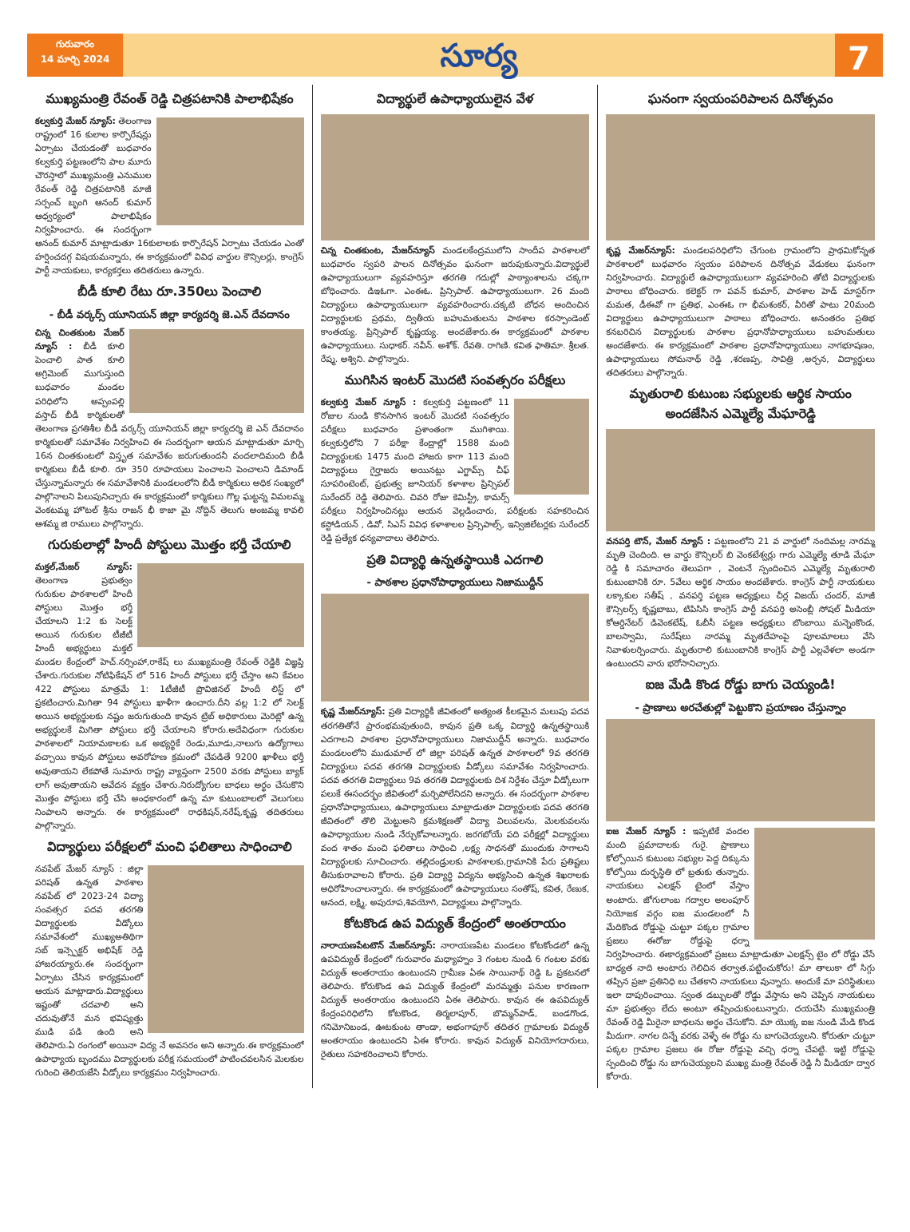గురువారం
14 మార్చి 2024
సూర్య
7
ముఖ్యమంత్రి రేవంత్ రెడ్డి చిత్రపటానికి పాలాభిషేకం
కల్వకుర్తి మేజర్ న్యూస్: తెలంగాణ రాష్ట్రంలో 16 కులాల కార్పొరేషన్లు ఏర్పాటు చేయడంతో బుధవారం కల్వకుర్తి పట్టణంలోని పాల మూరు చౌరస్తాలో ముఖ్యమంత్రి ఎనుముల రేవంత్ రెడ్డి చిత్రపటానికి మాజీ సర్పంచ్ బృంగి ఆనంద్ కుమార్ ఆధ్వర్యంలో పాలాభిషేకం నిర్వహించారు. ఈ సందర్భంగా ఆనంద్ కుమార్ మాట్లాడుతూ 16కులాలకు కార్పొరేషన్ ఏర్పాటు చేయడం ఎంతో హర్షించదగ్గ విషయమన్నారు, ఈ కార్యక్రమంలో వివిధ వార్డుల కౌన్సిలర్లు, కాంగ్రెస్ పార్టీ నాయకులు, కార్యకర్తలు తదితరులు ఉన్నారు.
బీడీ కూలి రేటు రూ.350లు పెంచాలి
- బీడీ వర్కర్స్ యూనియన్ జిల్లా కార్యదర్శి జె.ఎన్ దేవదానం
చిన్న చింతకుంట మేజర్ న్యూస్ : బీడీ కూలి పెంచాలి పాత కూలి అగ్రిమెంట్ ముగుస్తుంది బుధవారం మండల పరిధిలోని అప్పంపల్లి వస్తాద్ బీడీ కార్మికులతో తెలంగాణ ప్రగతిశీల బీడీ వర్కర్స్ యూనియన్ జిల్లా కార్యదర్శి జె ఎన్ దేవదానం కార్మికులతో సమావేశం నిర్వహించి ఈ సందర్భంగా ఆయన మాట్లాడుతూ మార్చి 16న చింతకుంటలో విస్తృత సమావేశం జరుగుతుందనీ వందలాదిమంది బీడీ కార్మికులు బీడీ కూలి. రూ 350 రూపాయలు పెంచాలని పెంచాలని డిమాండ్ చేస్తున్నామన్నారు ఈ సమావేశానికి మండలంలోని బీడీ కార్మికులు అధిక సంఖ్యలో పాల్గొనాలని పిలుపునిచ్చారు ఈ కార్యక్రమంలో కార్మికులు గొల్ల ఘట్టన్న విమలమ్మ వెంకటమ్మ హొటల్ శ్రీను రాజన్ భీ కాజా మై నోద్దిన్ తెలుగు అంజమ్మ కావలి ఆశమ్మ జి రాములు పాల్గొన్నారు.
గురుకులాల్లో హిందీ పోస్టులు మొత్తం భర్తీ చేయాలి
మక్తల్,మేజర్ న్యూస్: తెలంగాణ ప్రభుత్వం గురుకుల పాఠశాలలో హిందీ పోస్టులు మొత్తం భర్తీ చేయాలని 1:2 కు సెలక్ట్ అయిన గురుకుల టీజీటీ హిందీ అభ్యర్థులు మక్తల్ మండల కేంద్రంలో హెచ్.నర్సింహా,రాకేష్ లు ముఖ్యమంత్రి రేవంత్ రెడ్డికి విజ్ఞప్తి చేశారు.గురుకుల నోటిఫికేషన్ లో 516 హిందీ పోస్టులు భర్తీ చేస్తాం అని కేవలం 422 పోస్టులు మాత్రమే 1: 1టీజీటీ ప్రొవిజినల్ హిందీ లిస్ట్ లో ప్రకటించారు.మిగితా 94 పోస్టులు ఖాళీగా ఉంచారు.దీని వల్ల 1:2 లో సెలక్ట్ అయిన అభ్యర్థులకు నష్టం జరుగుతుంది కావున ట్రిబ్ అధికారులు మెరిట్లో ఉన్న అభ్యర్థులకే మిగితా పోస్టులు భర్తీ చేయాలని కోరారు.అదేవిధంగా గురుకుల పాఠశాలలో నియామకాలకు ఒక అభ్యర్థికే రెండు,మూడు,నాలుగు ఉద్యోగాలు వచ్చాయి కావున పోస్టులు అవరోహణ క్రమంలో చేపడితే 9200 ఖాళీలు భర్తీ అవుతాయని లేకపోతే సుమారు రాష్ట్ర వ్యాప్తంగా 2500 వరకు పోస్టులు బ్యాక్ లాగ్ అవుతాయని ఆవేదన వ్యక్తం చేశారు.నిరుద్యోగుల బాధలు అర్థం చేసుకొని మొత్తం పోస్టులు భర్తీ చేసి అంధకారంలో ఉన్న మా కుటుంబాలలో వెలుగులు నింపాలని అన్నారు. ఈ కార్యక్రమంలో రాధకిషన్,నరేష్,కృష్ణ తదితరులు పాల్గొన్నారు.
విద్యార్థులు పరీక్షలలో మంచి ఫలితాలు సాధించాలి
నవపేట్ మేజర్ న్యూస్ : జిల్లా పరిషత్ ఉన్నత పాఠశాల నవపేట్ లో 2023-24 విద్యా సంవత్సర పదవ తరగతి విద్యార్థులకు వీడ్కోలు సమావేశంలో ముఖ్యఅతిథిగా సబ్ ఇన్స్పెక్టర్ అభిషేక్ రెడ్డి హాజరయ్యారు.ఈ సందర్భంగా ఏర్పాటు చేసిన కార్యక్రమంలో ఆయన మాట్లాడారు.విద్యార్థులు ఇష్టంతో చదవాలి అని చదువుతోనే మన భవిష్యత్తు ముడి పడి ఉంది అని తెలిపారు.ఏ రంగంలో అయినా విద్య నే అవసరం అని అన్నారు.ఈ కార్యక్రమంలో ఉపాధ్యాయ బృందము విద్యార్థులకు పరీక్ష సమయంలో పాటించవలసిన మెలకుల గురించి తెలియజేసి వీడ్కోలు కార్యక్రమం నిర్వహించారు.
విద్యార్థులే ఉపాధ్యాయులైన వేళ
చిన్న చింతకుంట, మేజర్‌న్యూస్ మండలకేంద్రములోని సాందీప పాఠశాలలో బుధవారం స్వపరి పాలన దినోత్సవం ఘనంగా జరుపుకున్నారు.విద్యార్థులే ఉపాధ్యాయులుగా వ్యవహరిస్తూ తరగతి గదుల్లో పాఠ్యాంశాలను చక్కగా బోధించారు. డిఇఓగా. ఎంఈఓ. ప్రిన్సిపాల్. ఉపాధ్యాయులుగా. 26 మంది విద్యార్థులు ఉపాధ్యాయులుగా వ్యవహరించారు.చక్కటి బోధన అందించిన విద్యార్థులకు ప్రథమ, ద్వితీయ బహుమతులను పాఠశాల కరస్పాండెంట్ కాంతయ్య. ప్రిన్సిపాల్ కృష్ణయ్య. అందజేశారు.ఈ కార్యక్రమంలో పాఠశాల ఉపాధ్యాయులు. సుధాకర్. నవీన్. అశోక్. రేవతి. రాగిణి. కవిత ఫాతిమా. శ్రీలత. రేష్మ. అశ్విని. పాల్గొన్నారు.
ముగిసిన ఇంటర్ మొదటి సంవత్సరం పరీక్షలు
కల్వకుర్తి మేజర్ న్యూస్ : కల్వకుర్తి పట్టణంలో 11 రోజుల నుండి కొనసాగిన ఇంటర్ మొదటి సంవత్సరం పరీక్షలు బుధవారం ప్రశాంతంగా ముగిశాయి. కల్వకుర్తిలోని 7 పరీక్షా కేంద్రాల్లో 1588 మంది విద్యార్థులకు 1475 మంది హాజరు కాగా 113 మంది విద్యార్థులు గైర్హాజరు అయినట్లు ఎగ్జామ్స్ చీఫ్ సూపరింటెంట్, ప్రభుత్వ జూనియర్ కళాశాల ప్రిన్సిపల్ సురేందర్ రెడ్డి తెలిపారు. చివరి రోజు కెమిస్ట్రీ, కామర్స్ పరీక్షలు నిర్వహించినట్లు ఆయన వెల్లడించారు, పరీక్షలకు సహకరించిన కస్టోడియన్ , డివో, సిఎస్ వివిధ కళాశాలల ప్రిన్సిపాల్స్, ఇన్విజిలేటర్లకు సురేందర్ రెడ్డి ప్రత్యేక ధన్యవాదాలు తెలిపారు.
ప్రతి విద్యార్థి ఉన్నతస్థాయికి ఎదగాలి
- పాఠశాల ప్రధానోపాధ్యాయులు నిజాముద్దీన్
కృష్ణ మేజర్‌న్యూస్: ప్రతి విద్యార్థికీ జీవితంలో అత్యంత కీలకమైన మలుపు పదవ తరగతితోనే ప్రారంభమవుతుంది, కావున ప్రతి ఒక్క విద్యార్థి ఉన్నతస్థాయికి ఎదగాలని పాఠశాల ప్రధానోపాధ్యాయులు నిజాముద్దీన్ అన్నారు. బుధవారం మండలంలోని ముడుమాల్ లో జిల్లా పరిషత్ ఉన్నత పాఠశాలలో 9వ తరగతి విద్యార్థులు పదవ తరగతి విద్యార్థులకు వీడ్కోలు సమావేశం నిర్వహించారు. పదవ తరగతి విద్యార్థులు 9వ తరగతి విద్యార్థులకు దిశ నిర్దేశం చేస్తూ వీడ్కోలుగా పలుకే ఈసందర్భం జీవితంలో మర్చిపోలేనిదని అన్నారు. ఈ సందర్భంగా పాఠశాల ప్రధానోపాధ్యాయులు, ఉపాధ్యాయులు మాట్లాడుతూ విద్యార్థులకు పదవ తరగతి జీవితంలో తొలి మెట్టుఅని క్రమశిక్షణతో విద్యా విలువలను, మెలకువలను ఉపాధ్యాయుల నుండి నేర్చుకోవాలన్నారు. జరగబోయే పది పరీక్షల్లో విద్యార్థులు వంద శాతం మంచి ఫలితాలు సాధించి ,లక్ష్య సాధనతో ముందుకు సాగాలని విద్యార్థులకు సూచించారు. తల్లిదండ్రులకు పాఠశాలకు,గ్రామానికి పేరు ప్రతిష్టలు తీసుకురావాలని కోరారు. ప్రతి విద్యార్థి విద్యను అభ్యసించి ఉన్నత శిఖరాలకు అధిరోహించాలన్నారు. ఈ కార్యక్రమంలో ఉపాధ్యాయులు సంతోష్, కవిత, రేణుక, ఆనంద, లక్ష్మి, అపురూప,శివయోగి, విద్యార్థులు పాల్గొన్నారు.
కోటకొండ ఉప విద్యుత్ కేంద్రంలో అంతరాయం
నారాయణపేటటౌన్ మేజర్‌న్యూస్: నారాయణపేట మండలం కోటకోండలో ఉన్న ఉపవిద్యుత్ కేంద్రంలో గురువారం మధ్యాహ్నం 3 గంటల నుండి 6 గంటల వరకు విద్యుత్ అంతరాయం ఉంటుందని గ్రామీణ ఏఈ సాయినాథ్ రెడ్డి ఓ ప్రకటనలో తెలిపారు. కోరుకొండ ఉప విద్యుత్ కేంద్రంలో మరమ్మత్తు పనుల కారణంగా విద్యుత్ అంతరాయం ఉంటుందని ఏఈ తెలిపారు. కావున ఈ ఉపవిద్యుత్ కేంద్రంపరిధిలోని కోటకొండ, తిర్మలాపూర్, బొమ్మన్‌పాడ్, బండగొండ, గనిమోనిబండ, ఊటకుంట తాండా, అభంగాపూర్ తదితర గ్రామాలకు విద్యుత్ అంతరాయం ఉంటుందని ఏఈ కోరారు. కావున విద్యుత్ వినియోగదారులు, రైతులు సహకరించాలని కోరారు.
ఘనంగా స్వయంపరిపాలన దినోత్సవం
కృష్ణ మేజర్‌న్యూస్: మండలపరిధిలోని చేగుంట గ్రామంలోని ప్రాథమికోన్నత పాఠశాలలో బుధవారం స్వయం పరిపాలన దినోత్సవ వేడుకలు ఘనంగా నిర్వహించారు. విద్యార్థులే ఉపాధ్యాయులుగా వ్యవహరించి తోటి విద్యార్థులకు పాఠాలు బోధించారు. కలెక్టర్ గా పవన్ కుమార్, పాఠశాల హెడ్ మాస్టర్‌గా మమత, డీఈవో గా ప్రతిభ, ఎంఈఓ గా భీమశంకర్, వీరితో పాటు 20మంది విద్యార్థులు ఉపాధ్యాయులుగా పాఠాలు బోధించారు. అనంతరం ప్రతిభ కనబరిచిన విద్యార్థులకు పాఠశాల ప్రధానోపాధ్యాయులు బహుమతులు అందజేశారు. ఈ కార్యక్రమంలో పాఠశాల ప్రధానోపాధ్యాయులు నాగభూషణం, ఉపాధ్యాయులు సోమనాథ్ రెడ్డి ,శరణప్ప, సావిత్రి ,అర్చన, విద్యార్థులు తదితరులు పాల్గొన్నారు.
మృతురాలి కుటుంబ సభ్యులకు ఆర్థిక సాయం అందజేసిన ఎమ్మెల్యే మేఘారెడ్డి
వనపర్తి టౌన్, మేజర్ న్యూస్ : పట్టణంలోని 21 వ వార్డులో నందిమల్ల నారమ్మ మృతి చెందింది. ఆ వార్డు కౌన్సిలర్ బి వెంకటేశ్వర్లు గారు ఎమ్మెల్యే తూడి మేఘా రెడ్డి కి సమాచారం తెలుపగా , వెంటనే స్పందించిన ఎమ్మెల్యే మృతురాలి కుటుంబానికి రూ. 5వేలు ఆర్థిక సాయం అందజేశారు. కాంగ్రెస్ పార్టీ నాయకులు లక్కాకుల సతీష్ , వనపర్తి పట్టణ అధ్యక్షులు చీర్ల విజయ్ చందర్, మాజీ కౌన్సిలర్స్ కృష్ణబాబు, టిపిసిసి కాంగ్రెస్ పార్టీ వనపర్తి అసెంబ్లీ సోషల్ మీడియా కోఆర్డినేటర్ డివెంకటేష్, ఓబీసీ పట్టణ అధ్యక్షులు బొంబాయి మన్నెంకొండ, బాలస్వామి, సురేష్‌లు నారమ్మ మృతదేహంపై పూలమాలలు వేసి నివాళులర్పించారు. మృతురాలి కుటుంబానికి కాంగ్రెస్ పార్టీ ఎల్లవేళలా అండగా ఉంటుందని వారు భరోసానిచ్చారు.
ఐజ మేడి కొండ రోడ్డు బాగు చెయ్యండి!
- ప్రాణాలు అరచేతుల్లో పెట్టుకొని ప్రయాణం చేస్తున్నాం
ఐజ మేజర్ న్యూస్ : ఇప్పటికే వందల మంది ప్రమాదాలకు గురై. ప్రాణాలు కోల్పోయిన కుటుంబ సభ్యుల పెద్ద దిక్కును కోల్పోయి దుర్భస్థితి లో బ్రతుకు తున్నారు. నాయకులు ఎలక్షన్ టైంలో వేస్తాం అంటారు. జోగులాంబ గద్వాల అలంపూర్ నియోజక వర్గం ఐజ మండలంలో నీ మేదికొండ రోడ్డుపై చుట్టూ పక్కల గ్రామాల ప్రజలు ఈరోజు రోడ్డుపై ధర్నా నిర్వహించారు. ఈకార్యక్రమంలో ప్రజలు మాట్లాడుతూ ఎలక్షన్స్ టైం లో రోడ్డు వేసే బాధ్యత నాది అంటారు గెలిచిన తర్వాత.పట్టించుకోరు! మా తాలుకా లో సిగ్గు తప్పిన ప్రజా ప్రతినిధి లు చేతకాని నాయకులు వున్నారు. అందుకే మా పరిస్థితులు ఇలా దాపురించాయి. స్వంత డబ్బులతో రోడ్డు వేస్తాను అని చెప్పిన నాయకులు మా ప్రభుత్వం లేదు అంటూ తప్పించుకుంటున్నారు. దయచేసి ముఖ్యమంత్రి రేవంత్ రెడ్డి మీరైనా బాధలను అర్థం చేసుకోని. మా యొక్క ఐజ నుండి మేడి కొండ మీదుగా. నాగల దిన్నే వరకు వెళ్ళే ఈ రోడ్డు ను బాగుచెయ్యలని. కోరుతూ చుట్టూ పక్కల గ్రామాల ప్రజలు ఈ రోజు రోడ్డుపై వచ్చి ధర్నా చేపట్టి. ఇట్టి రోడ్డుపై స్పందించి రోడ్డు ను బాగుచెయ్యలని ముఖ్య మంత్రి రేవంత్ రెడ్డి నీ మీడియా ద్వార కోరారు.